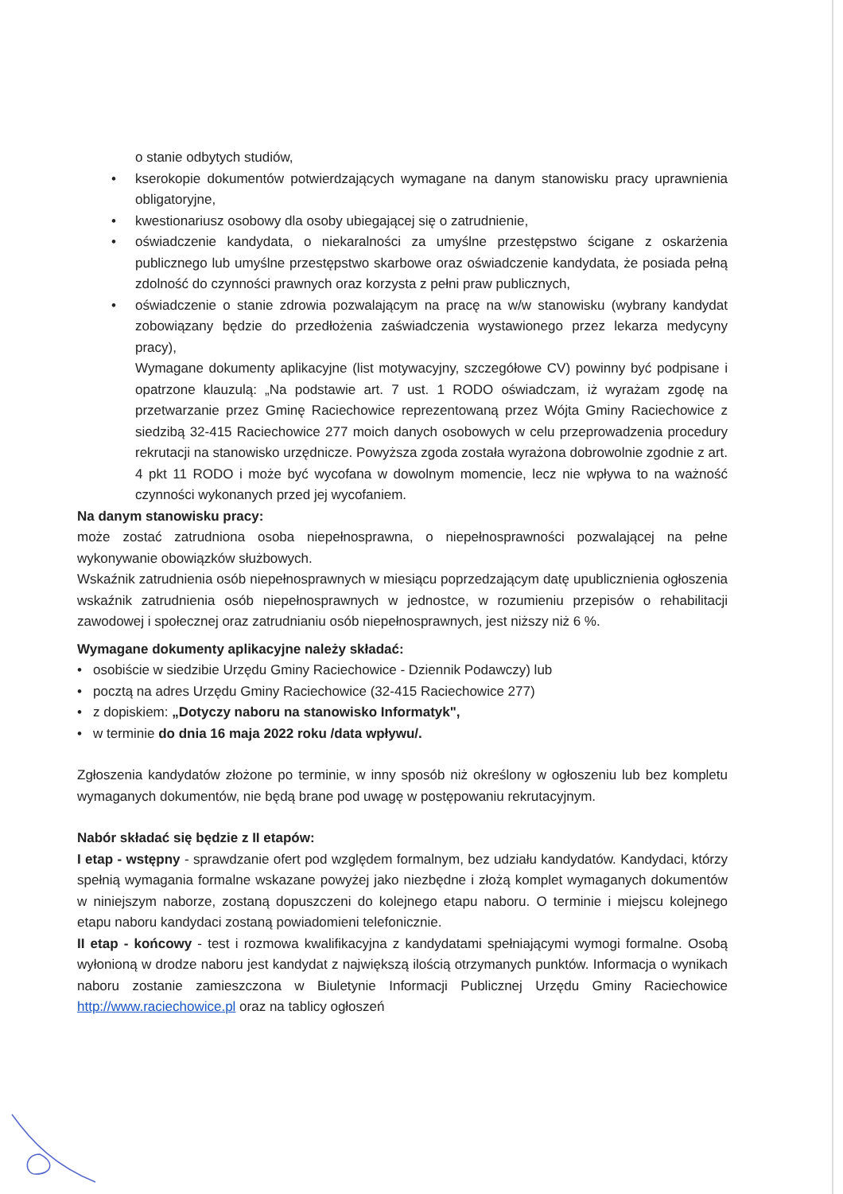o stanie odbytych studiów,
• kserokopie dokumentów potwierdzających wymagane na danym stanowisku pracy uprawnienia obligatoryjne,
• kwestionariusz osobowy dla osoby ubiegającej się o zatrudnienie,
• oświadczenie kandydata, o niekaralności za umyślne przestępstwo ścigane z oskarżenia publicznego lub umyślne przestępstwo skarbowe oraz oświadczenie kandydata, że posiada pełną zdolność do czynności prawnych oraz korzysta z pełni praw publicznych,
• oświadczenie o stanie zdrowia pozwalającym na pracę na w/w stanowisku (wybrany kandydat zobowiązany będzie do przedłożenia zaświadczenia wystawionego przez lekarza medycyny pracy),
Wymagane dokumenty aplikacyjne (list motywacyjny, szczegółowe CV) powinny być podpisane i opatrzone klauzulą: „Na podstawie art. 7 ust. 1 RODO oświadczam, iż wyrażam zgodę na przetwarzanie przez Gminę Raciechowice reprezentowaną przez Wójta Gminy Raciechowice z siedzibą 32-415 Raciechowice 277 moich danych osobowych w celu przeprowadzenia procedury rekrutacji na stanowisko urzędnicze. Powyższa zgoda została wyrażona dobrowolnie zgodnie z art. 4 pkt 11 RODO i może być wycofana w dowolnym momencie, lecz nie wpływa to na ważność czynności wykonanych przed jej wycofaniem.
Na danym stanowisku pracy:
może zostać zatrudniona osoba niepełnosprawna, o niepełnosprawności pozwalającej na pełne wykonywanie obowiązków służbowych.
Wskaźnik zatrudnienia osób niepełnosprawnych w miesiącu poprzedzającym datę upublicznienia ogłoszenia wskaźnik zatrudnienia osób niepełnosprawnych w jednostce, w rozumieniu przepisów o rehabilitacji zawodowej i społecznej oraz zatrudnianiu osób niepełnosprawnych, jest niższy niż 6 %.
Wymagane dokumenty aplikacyjne należy składać:
• osobiście w siedzibie Urzędu Gminy Raciechowice - Dziennik Podawczy) lub
• pocztą na adres Urzędu Gminy Raciechowice (32-415 Raciechowice 277)
• z dopiskiem: „Dotyczy naboru na stanowisko Informatyk",
• w terminie do dnia 16 maja 2022 roku /data wpływu/.
Zgłoszenia kandydatów złożone po terminie, w inny sposób niż określony w ogłoszeniu lub bez kompletu wymaganych dokumentów, nie będą brane pod uwagę w postępowaniu rekrutacyjnym.
Nabór składać się będzie z II etapów:
I etap - wstępny - sprawdzanie ofert pod względem formalnym, bez udziału kandydatów. Kandydaci, którzy spełnią wymagania formalne wskazane powyżej jako niezbędne i złożą komplet wymaganych dokumentów w niniejszym naborze, zostaną dopuszczeni do kolejnego etapu naboru. O terminie i miejscu kolejnego etapu naboru kandydaci zostaną powiadomieni telefonicznie.
II etap - końcowy - test i rozmowa kwalifikacyjna z kandydatami spełniającymi wymogi formalne. Osobą wyłonioną w drodze naboru jest kandydat z największą ilością otrzymanych punktów. Informacja o wynikach naboru zostanie zamieszczona w Biuletynie Informacji Publicznej Urzędu Gminy Raciechowice http://www.raciechowice.pl oraz na tablicy ogłoszeń